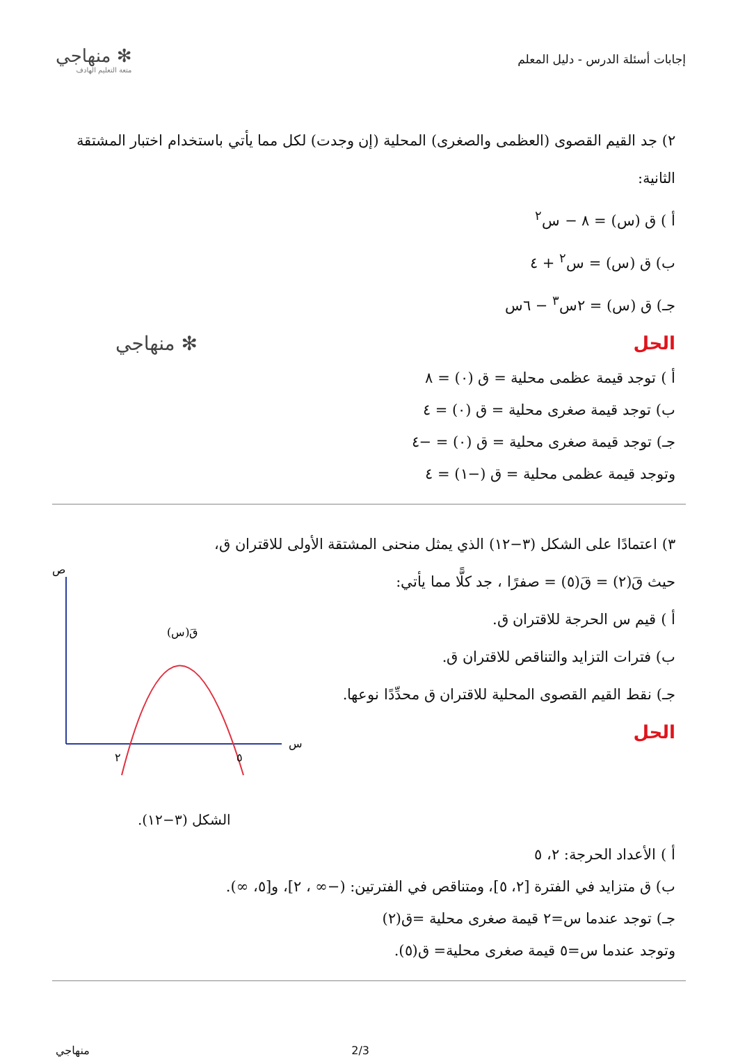إجابات أسئلة الدرس - دليل المعلم
✻ منهاجي
متعة التعليم الهادف
٢) جد القيم القصوى (العظمى والصغرى) المحلية (إن وجدت) لكل مما يأتي باستخدام اختبار المشتقة الثانية:
أ ) ق (س) = ٨ − س<sup>٢</sup>
ب) ق (س) = س<sup>٢</sup> + ٤
جـ) ق (س) = ٢س<sup>٣</sup> − ٦س
الحل
أ ) توجد قيمة عظمى محلية = ق (٠) = ٨
ب) توجد قيمة صغرى محلية = ق (٠) = ٤
جـ) توجد قيمة صغرى محلية = ق (٠) = −٤
وتوجد قيمة عظمى محلية = ق (−١) = ٤
✻ منهاجي
٣) اعتمادًا على الشكل (٣−١٢) الذي يمثل منحنى المشتقة الأولى للاقتران ق،
حيث قَ(٢) = قَ(٥) = صفرًا ، جد كلًّا مما يأتي:
أ ) قيم س الحرجة للاقتران ق.
ب) فترات التزايد والتناقص للاقتران ق.
جـ) نقط القيم القصوى المحلية للاقتران ق محدِّدًا نوعها.
الحل
ص
س
٢
٥
قَ(س)
الشكل (٣−١٢).
أ ) الأعداد الحرجة: ٢، ٥
ب) ق متزايد في الفترة [٢، ٥]، ومتناقص في الفترتين: (−∞ ، ٢]، و[٥، ∞).
جـ) توجد عندما س=٢ قيمة صغرى محلية =ق(٢)
وتوجد عندما س=٥ قيمة صغرى محلية= ق(٥).
2/3 منهاجي